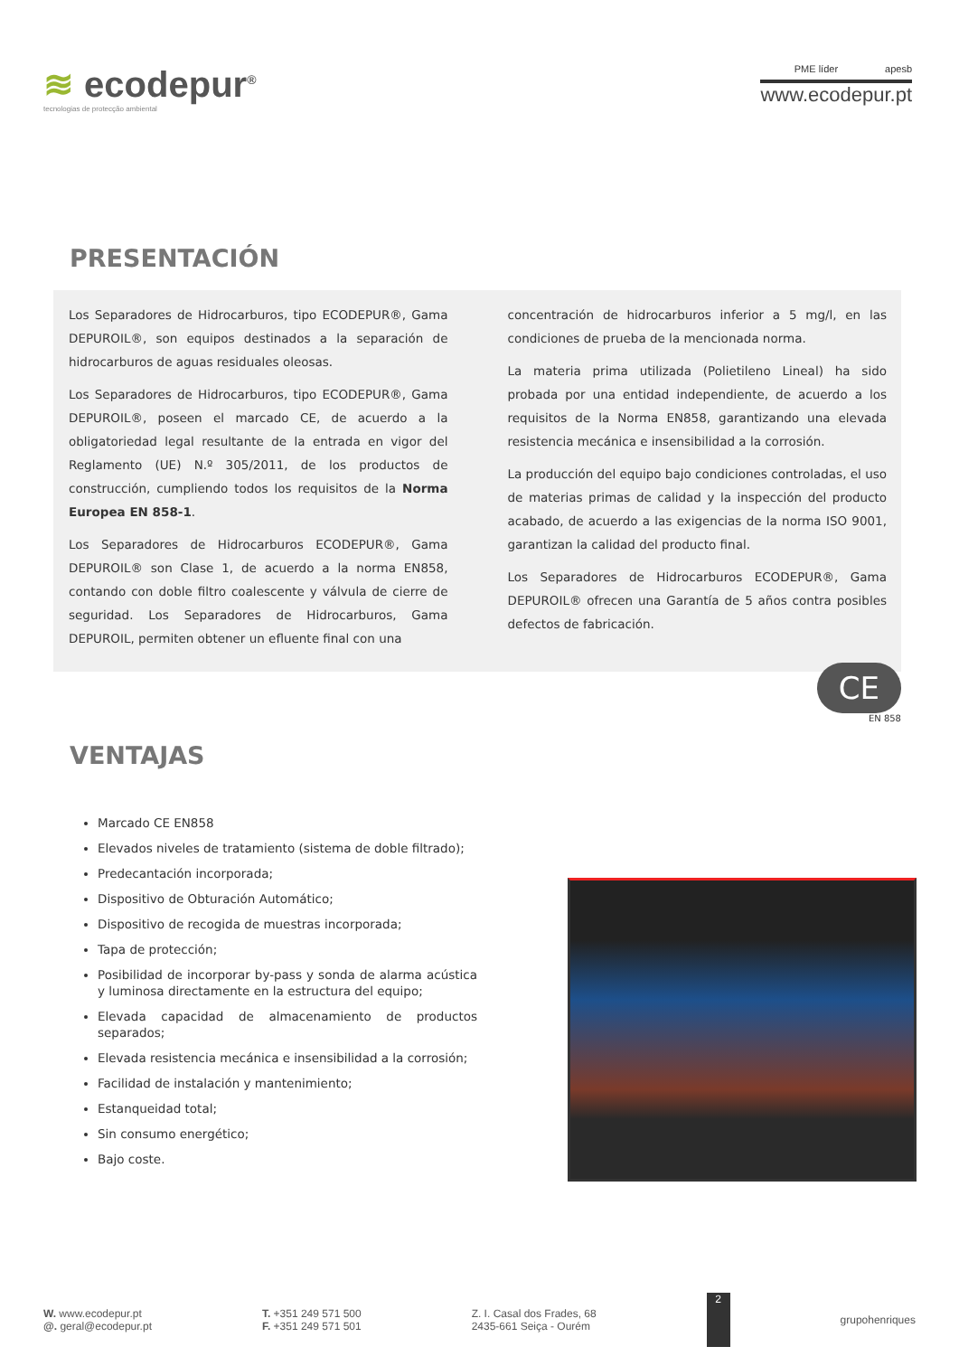≋ ecodepur<sup>®</sup>
tecnologias de protecção ambiental
PME líder apesb
www.ecodepur.pt
PRESENTACIÓN
Los Separadores de Hidrocarburos, tipo ECODEPUR®, Gama DEPUROIL®, son equipos destinados a la separación de hidrocarburos de aguas residuales oleosas.
Los Separadores de Hidrocarburos, tipo ECODEPUR®, Gama DEPUROIL®, poseen el marcado CE, de acuerdo a la obligatoriedad legal resultante de la entrada en vigor del Reglamento (UE) N.º 305/2011, de los productos de construcción, cumpliendo todos los requisitos de la Norma Europea EN 858-1.
Los Separadores de Hidrocarburos ECODEPUR®, Gama DEPUROIL® son Clase 1, de acuerdo a la norma EN858, contando con doble filtro coalescente y válvula de cierre de seguridad. Los Separadores de Hidrocarburos, Gama DEPUROIL, permiten obtener un efluente final con una
concentración de hidrocarburos inferior a 5 mg/l, en las condiciones de prueba de la mencionada norma.
La materia prima utilizada (Polietileno Lineal) ha sido probada por una entidad independiente, de acuerdo a los requisitos de la Norma EN858, garantizando una elevada resistencia mecánica e insensibilidad a la corrosión.
La producción del equipo bajo condiciones controladas, el uso de materias primas de calidad y la inspección del producto acabado, de acuerdo a las exigencias de la norma ISO 9001, garantizan la calidad del producto final.
Los Separadores de Hidrocarburos ECODEPUR®, Gama DEPUROIL® ofrecen una Garantía de 5 años contra posibles defectos de fabricación.
CE
EN 858
VENTAJAS
Marcado CE EN858
Elevados niveles de tratamiento (sistema de doble filtrado);
Predecantación incorporada;
Dispositivo de Obturación Automático;
Dispositivo de recogida de muestras incorporada;
Tapa de protección;
Posibilidad de incorporar by-pass y sonda de alarma acústica y luminosa directamente en la estructura del equipo;
Elevada capacidad de almacenamiento de productos separados;
Elevada resistencia mecánica e insensibilidad a la corrosión;
Facilidad de instalación y mantenimiento;
Estanqueidad total;
Sin consumo energético;
Bajo coste.
W. www.ecodepur.pt
@. geral@ecodepur.pt
T. +351 249 571 500
F. +351 249 571 501
Z. I. Casal dos Frades, 68
2435-661 Seiça - Ourém
2
grupohenriques